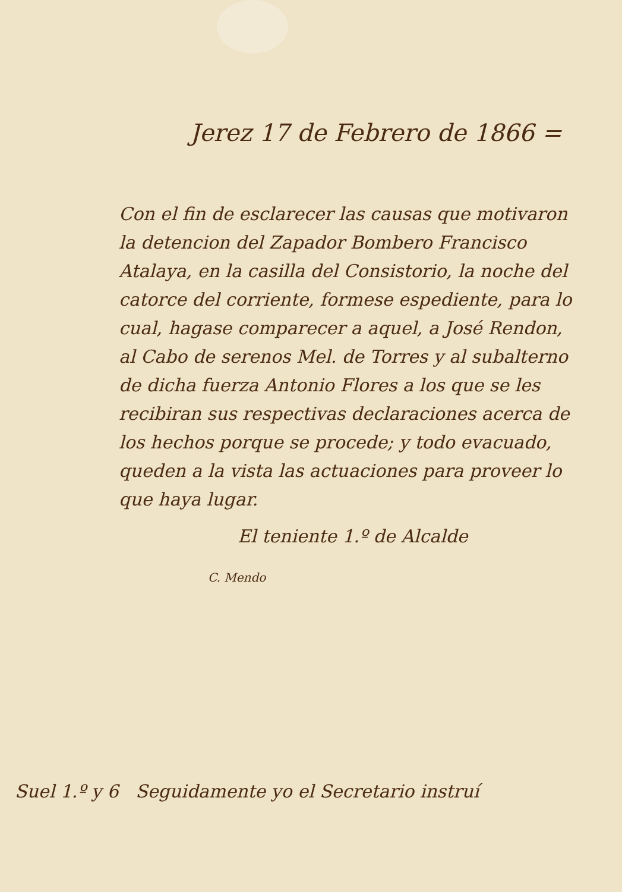Jerez 17 de Febrero de 1866 =
Con el fin de esclarecer las causas que motivaron la detencion del Zapador Bombero Francisco Atalaya, en la casilla del Consistorio, la noche del catorce del corriente, formese espediente, para lo cual, hagase comparecer a aquel, a José Rendon, al Cabo de serenos Mel. de Torres y al subalterno de dicha fuerza Antonio Flores a los que se les recibiran sus respectivas declaraciones acerca de los hechos porque se procede; y todo evacuado, queden a la vista las actuaciones para proveer lo que haya lugar.
El teniente 1.º de Alcalde
C. Mendo
Suel 1.º y 6 Seguidamente yo el Secretario instruí